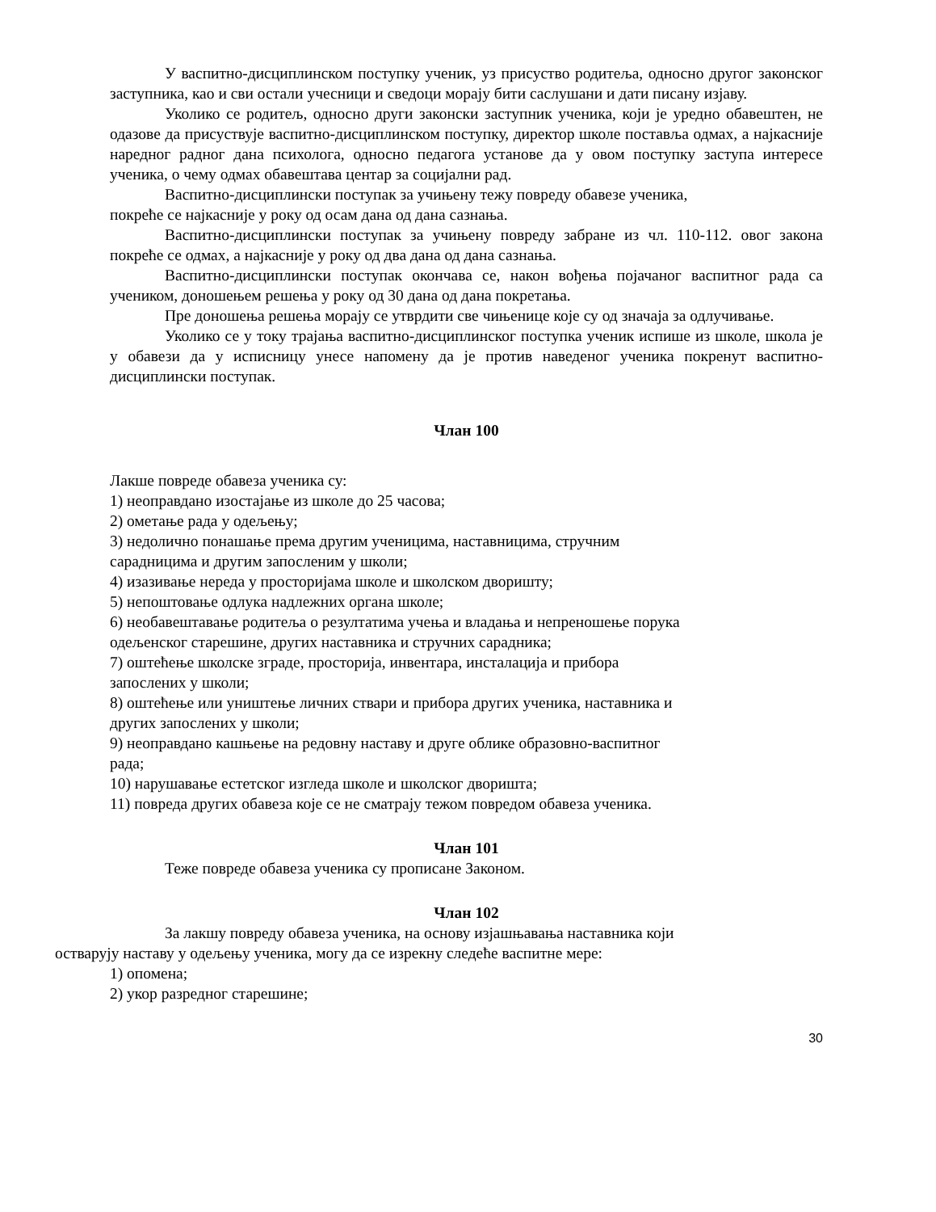У васпитно-дисциплинском поступку ученик, уз присуство родитеља, односно другог законског заступника, као и сви остали учесници и сведоци морају бити саслушани и дати писану изјаву.
Уколико се родитељ, односно други законски заступник ученика, који је уредно обавештен, не одазове да присуствује васпитно-дисциплинском поступку, директор школе поставља одмах, а најкасније наредног радног дана психолога, односно педагога установе да у овом поступку заступа интересе ученика, о чему одмах обавештава центар за социјални рад.
Васпитно-дисциплински поступак за учињену тежу повреду обавезе ученика,
покреће се најкасније у року од осам дана од дана сазнања.
Васпитно-дисциплински поступак за учињену повреду забране из чл. 110-112. овог закона покреће се одмах, а најкасније у року од два дана од дана сазнања.
Васпитно-дисциплински поступак окончава се, након вођења појачаног васпитног рада са учеником, доношењем решења у року од 30 дана од дана покретања.
Пре доношења решења морају се утврдити све чињенице које су од значаја за одлучивање.
Уколико се у току трајања васпитно-дисциплинског поступка ученик испише из школе, школа је у обавези да у исписницу унесе напомену да је против наведеног ученика покренут васпитно-дисциплински поступак.
Члан 100
Лакше повреде обавеза ученика су:
1) неоправдано изостајање из школе до 25 часова;
2) ометање рада у одељењу;
3) недолично понашање према другим ученицима, наставницима, стручним
сарадницима и другим запосленим у школи;
4) изазивање нереда у просторијама школе и школском дворишту;
5) непоштовање одлука надлежних органа школе;
6) необавештавање родитеља о резултатима учења и владања и непреношење порука
одељенског старешине, других наставника и стручних сарадника;
7) оштећење школске зграде, просторија, инвентара, инсталација и прибора
запослених у школи;
8) оштећење или уништење личних ствари и прибора других ученика, наставника и
других запослених у школи;
9) неоправдано кашњење на редовну наставу и друге облике образовно-васпитног
рада;
10) нарушавање естетског изгледа школе и школског дворишта;
11) повреда других обавеза које се не сматрају тежом повредом обавеза ученика.
Члан 101
Теже повреде обавеза ученика су прописане Законом.
Члан 102
За лакшу повреду обавеза ученика, на основу изјашњавања наставника који
остварују наставу у одељењу ученика, могу да се изрекну следеће васпитне мере:
1) опомена;
2) укор разредног старешине;
30